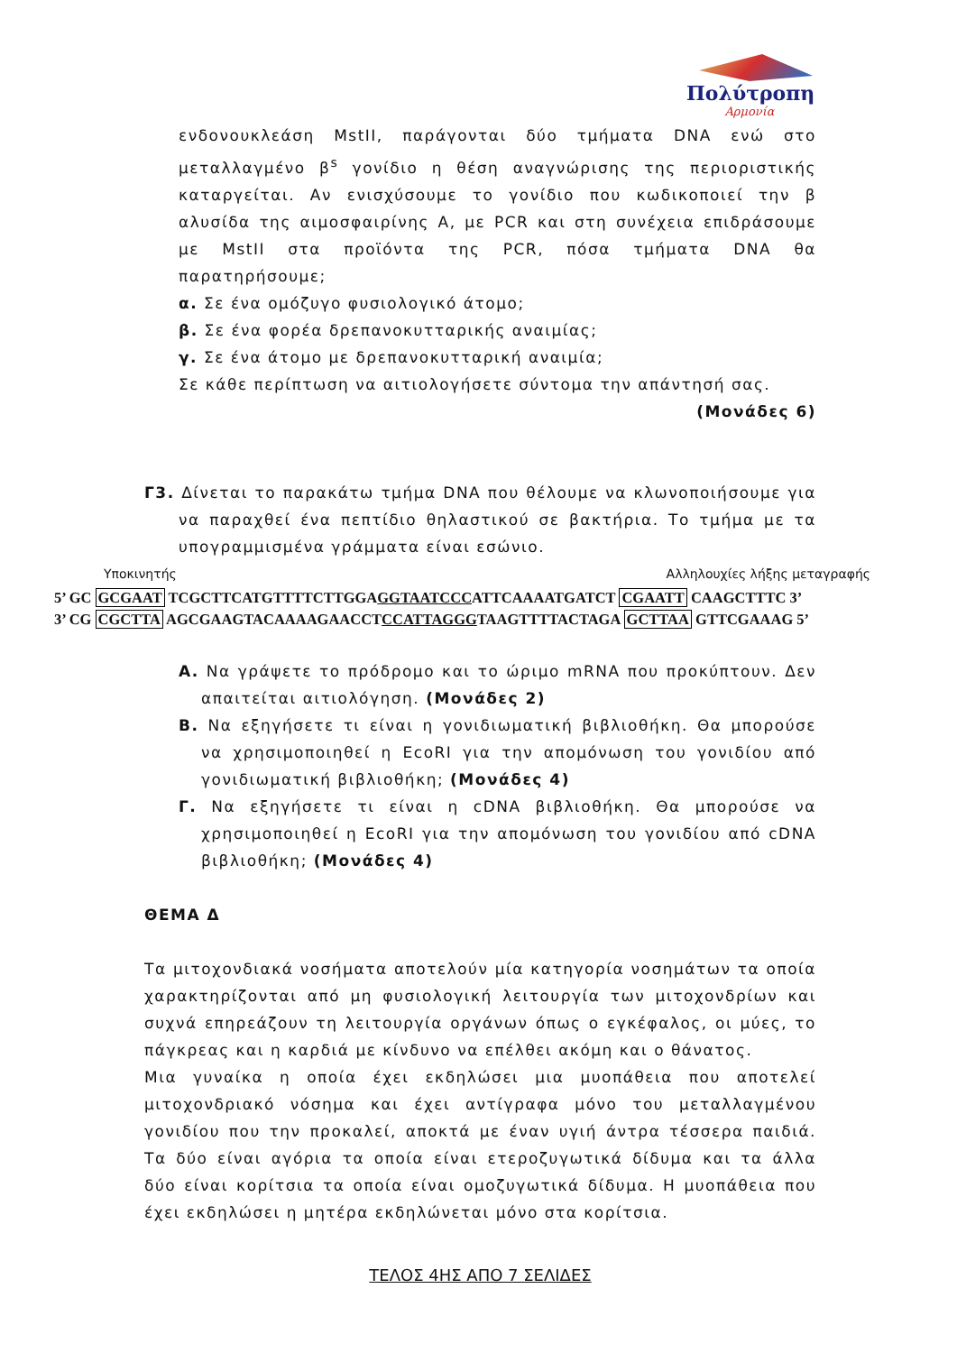Πολύτροπη
Αρμονία
ενδονουκλεάση MstII, παράγονται δύο τμήματα DNA ενώ στο μεταλλαγμένο β<sup>s</sup> γονίδιο η θέση αναγνώρισης της περιοριστικής καταργείται. Αν ενισχύσουμε το γονίδιο που κωδικοποιεί την β αλυσίδα της αιμοσφαιρίνης Α, με PCR και στη συνέχεια επιδράσουμε με MstII στα προϊόντα της PCR, πόσα τμήματα DNA θα παρατηρήσουμε;
α. Σε ένα ομόζυγο φυσιολογικό άτομο;
β. Σε ένα φορέα δρεπανοκυτταρικής αναιμίας;
γ. Σε ένα άτομο με δρεπανοκυτταρική αναιμία;
Σε κάθε περίπτωση να αιτιολογήσετε σύντομα την απάντησή σας.
(Μονάδες 6)
Γ3. Δίνεται το παρακάτω τμήμα DNA που θέλουμε να κλωνοποιήσουμε για να παραχθεί ένα πεπτίδιο θηλαστικού σε βακτήρια. Το τμήμα με τα υπογραμμισμένα γράμματα είναι εσώνιο.
Υποκινητής Αλληλουχίες λήξης μεταγραφής
5’ GC GCGAAT TCGCTTCATGTTTTCTTGGAGGTAATCCCATTCAAAATGATCT CGAATT CAAGCTTTC 3’
3’ CG CGCTTA AGCGAAGTACAAAAGAACCTCCATTAGGGTAAGTTTTACTAGA GCTTAA GTTCGAAAG 5’
Α. Να γράψετε το πρόδρομο και το ώριμο mRNA που προκύπτουν. Δεν απαιτείται αιτιολόγηση. (Μονάδες 2)
Β. Να εξηγήσετε τι είναι η γονιδιωματική βιβλιοθήκη. Θα μπορούσε να χρησιμοποιηθεί η EcoRI για την απομόνωση του γονιδίου από γονιδιωματική βιβλιοθήκη; (Μονάδες 4)
Γ. Να εξηγήσετε τι είναι η cDNA βιβλιοθήκη. Θα μπορούσε να χρησιμοποιηθεί η EcoRI για την απομόνωση του γονιδίου από cDNA βιβλιοθήκη; (Μονάδες 4)
ΘΕΜΑ Δ
Τα μιτοχονδιακά νοσήματα αποτελούν μία κατηγορία νοσημάτων τα οποία χαρακτηρίζονται από μη φυσιολογική λειτουργία των μιτοχονδρίων και συχνά επηρεάζουν τη λειτουργία οργάνων όπως ο εγκέφαλος, οι μύες, το πάγκρεας και η καρδιά με κίνδυνο να επέλθει ακόμη και ο θάνατος.
Μια γυναίκα η οποία έχει εκδηλώσει μια μυοπάθεια που αποτελεί μιτοχονδριακό νόσημα και έχει αντίγραφα μόνο του μεταλλαγμένου γονιδίου που την προκαλεί, αποκτά με έναν υγιή άντρα τέσσερα παιδιά. Τα δύο είναι αγόρια τα οποία είναι ετεροζυγωτικά δίδυμα και τα άλλα δύο είναι κορίτσια τα οποία είναι ομοζυγωτικά δίδυμα. Η μυοπάθεια που έχει εκδηλώσει η μητέρα εκδηλώνεται μόνο στα κορίτσια.
ΤΕΛΟΣ 4ΗΣ ΑΠΟ 7 ΣΕΛΙΔΕΣ